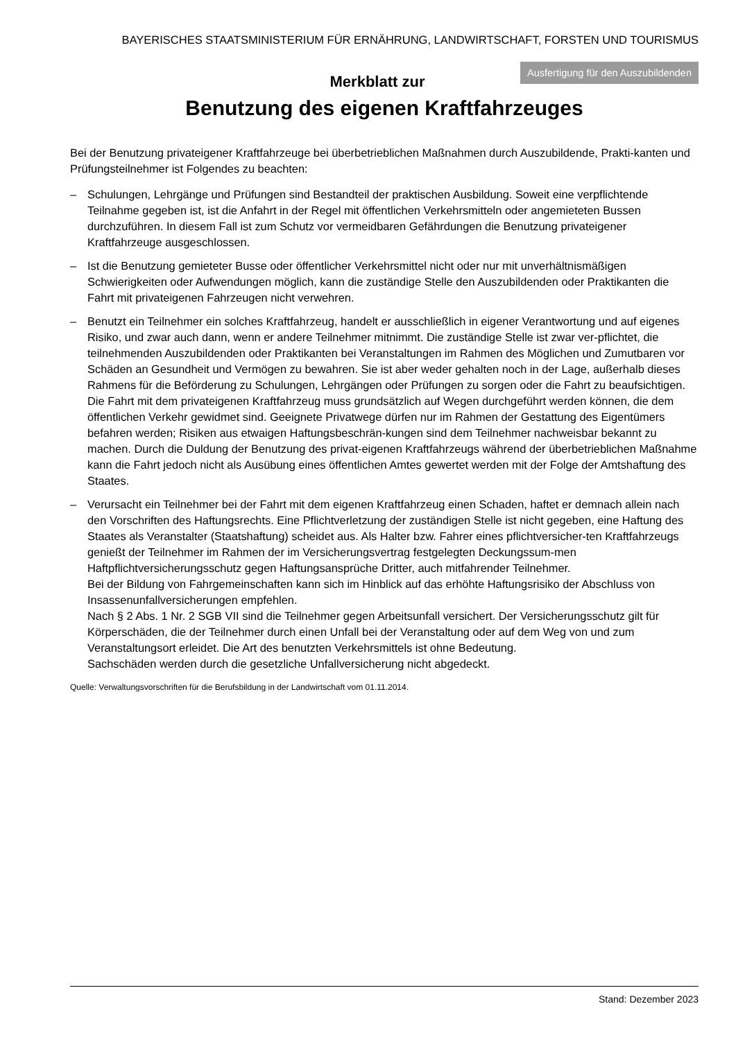BAYERISCHES STAATSMINISTERIUM FÜR ERNÄHRUNG, LANDWIRTSCHAFT, FORSTEN UND TOURISMUS
Ausfertigung für den Auszubildenden
Merkblatt zur
Benutzung des eigenen Kraftfahrzeuges
Bei der Benutzung privateigener Kraftfahrzeuge bei überbetrieblichen Maßnahmen durch Auszubildende, Prakti-kanten und Prüfungsteilnehmer ist Folgendes zu beachten:
– Schulungen, Lehrgänge und Prüfungen sind Bestandteil der praktischen Ausbildung. Soweit eine verpflichtende Teilnahme gegeben ist, ist die Anfahrt in der Regel mit öffentlichen Verkehrsmitteln oder angemieteten Bussen durchzuführen. In diesem Fall ist zum Schutz vor vermeidbaren Gefährdungen die Benutzung privateigener Kraftfahrzeuge ausgeschlossen.
– Ist die Benutzung gemieteter Busse oder öffentlicher Verkehrsmittel nicht oder nur mit unverhältnismäßigen Schwierigkeiten oder Aufwendungen möglich, kann die zuständige Stelle den Auszubildenden oder Praktikanten die Fahrt mit privateigenen Fahrzeugen nicht verwehren.
– Benutzt ein Teilnehmer ein solches Kraftfahrzeug, handelt er ausschließlich in eigener Verantwortung und auf eigenes Risiko, und zwar auch dann, wenn er andere Teilnehmer mitnimmt. Die zuständige Stelle ist zwar ver-pflichtet, die teilnehmenden Auszubildenden oder Praktikanten bei Veranstaltungen im Rahmen des Möglichen und Zumutbaren vor Schäden an Gesundheit und Vermögen zu bewahren. Sie ist aber weder gehalten noch in der Lage, außerhalb dieses Rahmens für die Beförderung zu Schulungen, Lehrgängen oder Prüfungen zu sorgen oder die Fahrt zu beaufsichtigen. Die Fahrt mit dem privateigenen Kraftfahrzeug muss grundsätzlich auf Wegen durchgeführt werden können, die dem öffentlichen Verkehr gewidmet sind. Geeignete Privatwege dürfen nur im Rahmen der Gestattung des Eigentümers befahren werden; Risiken aus etwaigen Haftungsbeschrän-kungen sind dem Teilnehmer nachweisbar bekannt zu machen. Durch die Duldung der Benutzung des privat-eigenen Kraftfahrzeugs während der überbetrieblichen Maßnahme kann die Fahrt jedoch nicht als Ausübung eines öffentlichen Amtes gewertet werden mit der Folge der Amtshaftung des Staates.
– Verursacht ein Teilnehmer bei der Fahrt mit dem eigenen Kraftfahrzeug einen Schaden, haftet er demnach allein nach den Vorschriften des Haftungsrechts. Eine Pflichtverletzung der zuständigen Stelle ist nicht gegeben, eine Haftung des Staates als Veranstalter (Staatshaftung) scheidet aus. Als Halter bzw. Fahrer eines pflichtversicher-ten Kraftfahrzeugs genießt der Teilnehmer im Rahmen der im Versicherungsvertrag festgelegten Deckungssum-men Haftpflichtversicherungsschutz gegen Haftungsansprüche Dritter, auch mitfahrender Teilnehmer.
Bei der Bildung von Fahrgemeinschaften kann sich im Hinblick auf das erhöhte Haftungsrisiko der Abschluss von Insassenunfallversicherungen empfehlen.
Nach § 2 Abs. 1 Nr. 2 SGB VII sind die Teilnehmer gegen Arbeitsunfall versichert. Der Versicherungsschutz gilt für Körperschäden, die der Teilnehmer durch einen Unfall bei der Veranstaltung oder auf dem Weg von und zum Veranstaltungsort erleidet. Die Art des benutzten Verkehrsmittels ist ohne Bedeutung.
Sachschäden werden durch die gesetzliche Unfallversicherung nicht abgedeckt.
Quelle: Verwaltungsvorschriften für die Berufsbildung in der Landwirtschaft vom 01.11.2014.
Stand: Dezember 2023